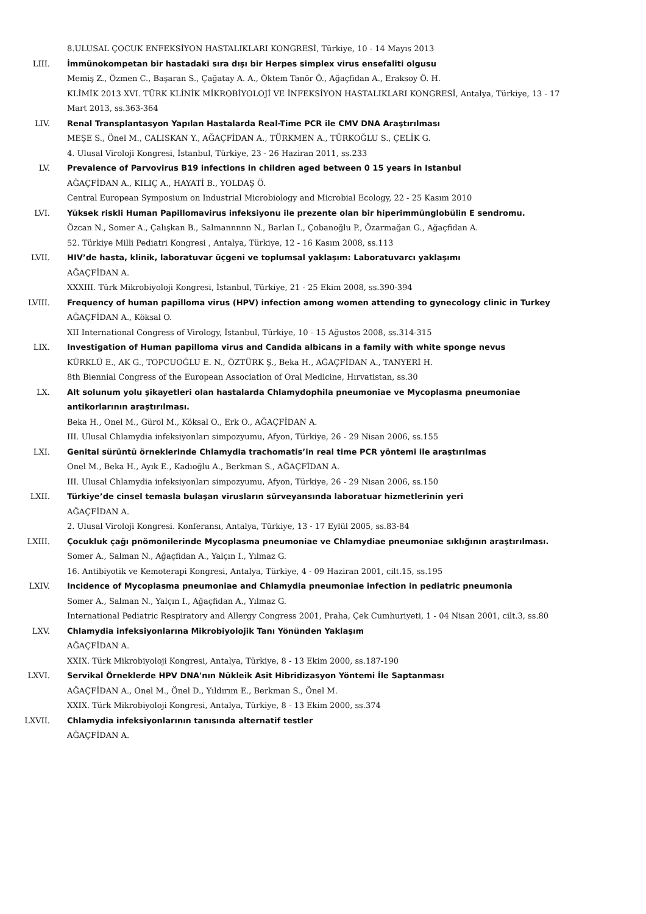8.ULUSAL ÇOCUK ENFEKSİYON HASTALIKLARI KONGRESİ, Türkiye, 10 - 14 Mayıs 2013
LIII. İmmünokompetan bir hastadaki sıra dışı bir Herpes simplex virus ensefaliti olgusu
Memiş Z., Özmen C., Başaran S., Çağatay A. A., Öktem Tanör Ö., Ağaçfidan A., Eraksoy Ö. H.
KLİMİK 2013 XVI. TÜRK KLİNİK MİKROBİYOLOJİ VE İNFEKSİYON HASTALIKLARI KONGRESİ, Antalya, Türkiye, 13 - 17 Mart 2013, ss.363-364
LIV. Renal Transplantasyon Yapılan Hastalarda Real-Time PCR ile CMV DNA Araştırılması
MEŞE S., Önel M., CALISKAN Y., AĞAÇFİDAN A., TÜRKMEN A., TÜRKOĞLU S., ÇELİK G.
4. Ulusal Viroloji Kongresi, İstanbul, Türkiye, 23 - 26 Haziran 2011, ss.233
LV. Prevalence of Parvovirus B19 infections in children aged between 0 15 years in Istanbul
AĞAÇFİDAN A., KILIÇ A., HAYATİ B., YOLDAŞ Ö.
Central European Symposium on Industrial Microbiology and Microbial Ecology, 22 - 25 Kasım 2010
LVI. Yüksek riskli Human Papillomavirus infeksiyonu ile prezente olan bir hiperimmünglobülin E sendromu.
Özcan N., Somer A., Çalışkan B., Salmannnnn N., Barlan I., Çobanoğlu P., Özarmağan G., Ağaçfidan A.
52. Türkiye Milli Pediatri Kongresi , Antalya, Türkiye, 12 - 16 Kasım 2008, ss.113
LVII. HIV’de hasta, klinik, laboratuvar üçgeni ve toplumsal yaklaşım: Laboratuvarcı yaklaşımı
AĞAÇFİDAN A.
XXXIII. Türk Mikrobiyoloji Kongresi, İstanbul, Türkiye, 21 - 25 Ekim 2008, ss.390-394
LVIII. Frequency of human papilloma virus (HPV) infection among women attending to gynecology clinic in Turkey
AĞAÇFİDAN A., Köksal O.
XII International Congress of Virology, İstanbul, Türkiye, 10 - 15 Ağustos 2008, ss.314-315
LIX. Investigation of Human papilloma virus and Candida albicans in a family with white sponge nevus
KÜRKLÜ E., AK G., TOPCUOĞLU E. N., ÖZTÜRK Ş., Beka H., AĞAÇFİDAN A., TANYERİ H.
8th Biennial Congress of the European Association of Oral Medicine, Hırvatistan, ss.30
LX. Alt solunum yolu şikayetleri olan hastalarda Chlamydophila pneumoniae ve Mycoplasma pneumoniae antikorlarının araştırılması.
Beka H., Onel M., Gürol M., Köksal O., Erk O., AĞAÇFİDAN A.
III. Ulusal Chlamydia infeksiyonları simpozyumu, Afyon, Türkiye, 26 - 29 Nisan 2006, ss.155
LXI. Genital sürüntü örneklerinde Chlamydia trachomatis’in real time PCR yöntemi ile araştırılmas
Onel M., Beka H., Ayık E., Kadıoğlu A., Berkman S., AĞAÇFİDAN A.
III. Ulusal Chlamydia infeksiyonları simpozyumu, Afyon, Türkiye, 26 - 29 Nisan 2006, ss.150
LXII. Türkiye’de cinsel temasla bulaşan virusların sürveyansında laboratuar hizmetlerinin yeri
AĞAÇFİDAN A.
2. Ulusal Viroloji Kongresi. Konferansı, Antalya, Türkiye, 13 - 17 Eylül 2005, ss.83-84
LXIII. Çocukluk çağı pnömonilerinde Mycoplasma pneumoniae ve Chlamydiae pneumoniae sıklığının araştırılması.
Somer A., Salman N., Ağaçfidan A., Yalçın I., Yılmaz G.
16. Antibiyotik ve Kemoterapi Kongresi, Antalya, Türkiye, 4 - 09 Haziran 2001, cilt.15, ss.195
LXIV. Incidence of Mycoplasma pneumoniae and Chlamydia pneumoniae infection in pediatric pneumonia
Somer A., Salman N., Yalçın I., Ağaçfidan A., Yılmaz G.
International Pediatric Respiratory and Allergy Congress 2001, Praha, Çek Cumhuriyeti, 1 - 04 Nisan 2001, cilt.3, ss.80
LXV. Chlamydia infeksiyonlarına Mikrobiyolojik Tanı Yönünden Yaklaşım
AĞAÇFİDAN A.
XXIX. Türk Mikrobiyoloji Kongresi, Antalya, Türkiye, 8 - 13 Ekim 2000, ss.187-190
LXVI. Servikal Örneklerde HPV DNA'nın Nükleik Asit Hibridizasyon Yöntemi İle Saptanması
AĞAÇFİDAN A., Onel M., Önel D., Yıldırım E., Berkman S., Önel M.
XXIX. Türk Mikrobiyoloji Kongresi, Antalya, Türkiye, 8 - 13 Ekim 2000, ss.374
LXVII. Chlamydia infeksiyonlarının tanısında alternatif testler
AĞAÇFİDAN A.